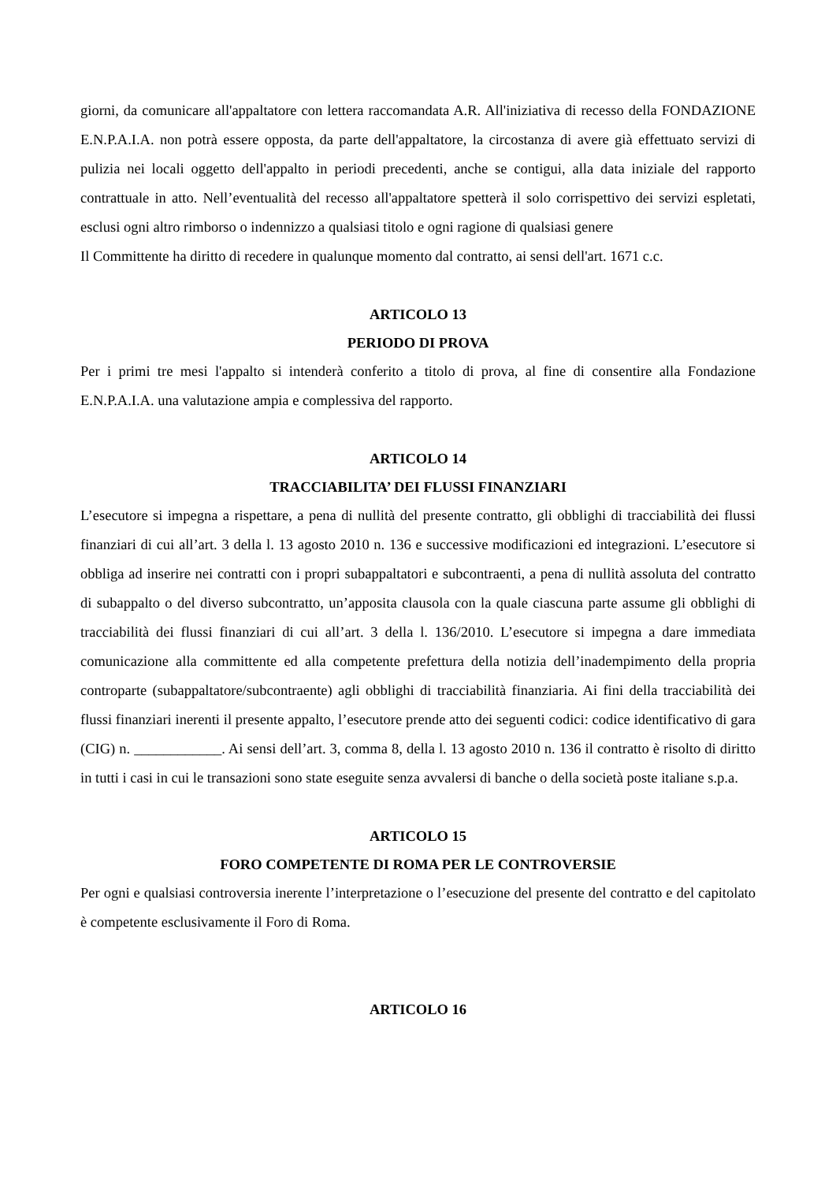giorni, da comunicare all'appaltatore con lettera raccomandata A.R. All'iniziativa di recesso della FONDAZIONE E.N.P.A.I.A. non potrà essere opposta, da parte dell'appaltatore, la circostanza di avere già effettuato servizi di pulizia nei locali oggetto dell'appalto in periodi precedenti, anche se contigui, alla data iniziale del rapporto contrattuale in atto. Nell’eventualità del recesso all'appaltatore spetterà il solo corrispettivo dei servizi espletati, esclusi ogni altro rimborso o indennizzo a qualsiasi titolo e ogni ragione di qualsiasi genere
Il Committente ha diritto di recedere in qualunque momento dal contratto, ai sensi dell'art. 1671 c.c.
ARTICOLO 13
PERIODO DI PROVA
Per i primi tre mesi l'appalto si intenderà conferito a titolo di prova, al fine di consentire alla Fondazione E.N.P.A.I.A. una valutazione ampia e complessiva del rapporto.
ARTICOLO 14
TRACCIABILITA’ DEI FLUSSI FINANZIARI
L’esecutore si impegna a rispettare, a pena di nullità del presente contratto, gli obblighi di tracciabilità dei flussi finanziari di cui all’art. 3 della l. 13 agosto 2010 n. 136 e successive modificazioni ed integrazioni. L’esecutore si obbliga ad inserire nei contratti con i propri subappaltatori e subcontraenti, a pena di nullità assoluta del contratto di subappalto o del diverso subcontratto, un’apposita clausola con la quale ciascuna parte assume gli obblighi di tracciabilità dei flussi finanziari di cui all’art. 3 della l. 136/2010. L’esecutore si impegna a dare immediata comunicazione alla committente ed alla competente prefettura della notizia dell’inadempimento della propria controparte (subappaltatore/subcontraente) agli obblighi di tracciabilità finanziaria. Ai fini della tracciabilità dei flussi finanziari inerenti il presente appalto, l’esecutore prende atto dei seguenti codici: codice identificativo di gara (CIG) n. ____________. Ai sensi dell’art. 3, comma 8, della l. 13 agosto 2010 n. 136 il contratto è risolto di diritto in tutti i casi in cui le transazioni sono state eseguite senza avvalersi di banche o della società poste italiane s.p.a.
ARTICOLO 15
FORO COMPETENTE DI ROMA PER LE CONTROVERSIE
Per ogni e qualsiasi controversia inerente l’interpretazione o l’esecuzione del presente del contratto e del capitolato è competente esclusivamente il Foro di Roma.
ARTICOLO 16